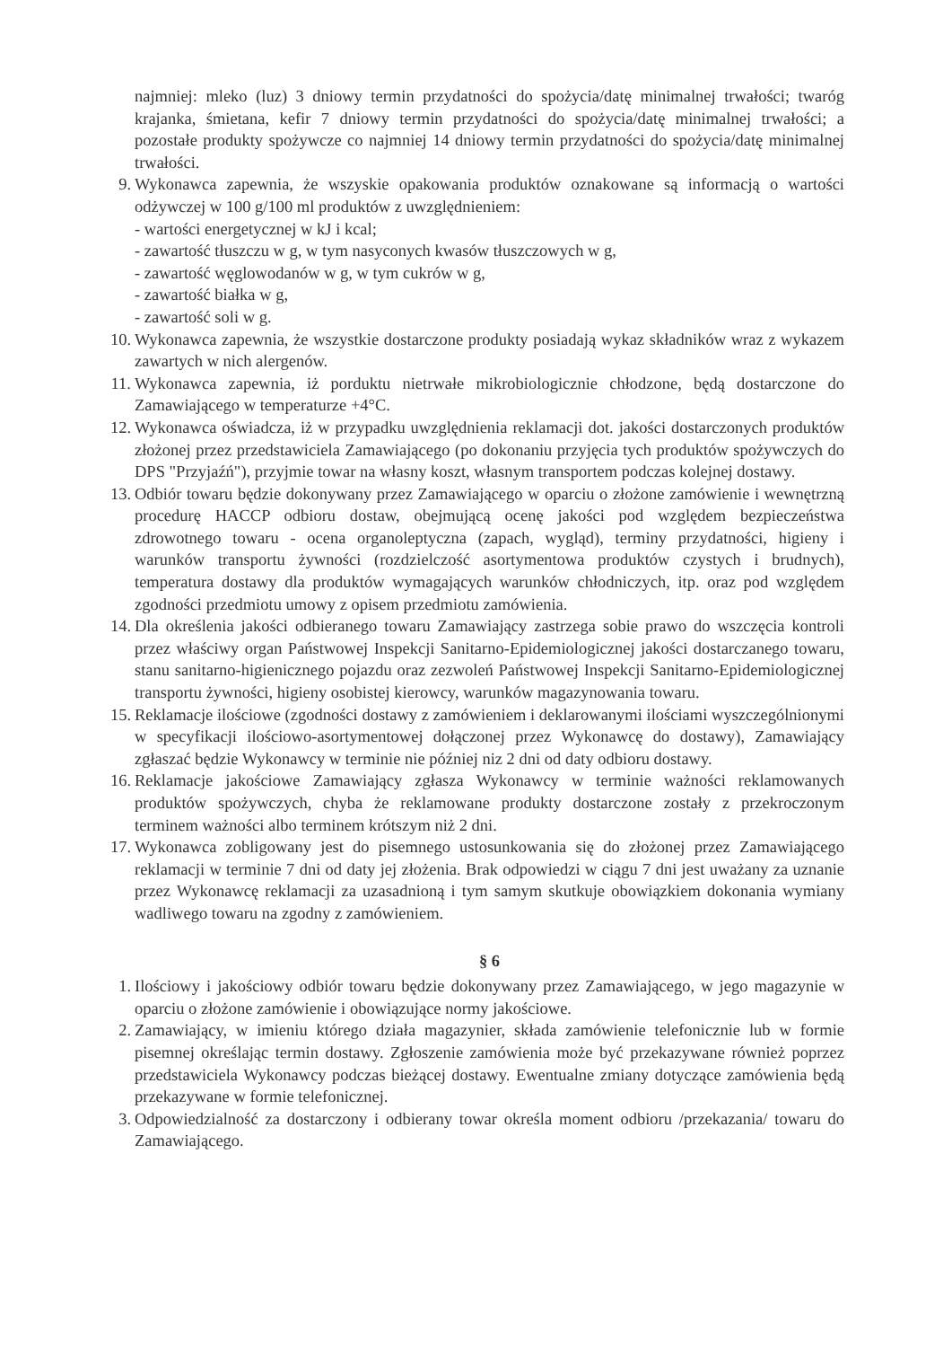najmniej: mleko (luz) 3 dniowy termin przydatności do spożycia/datę minimalnej trwałości; twaróg krajanka, śmietana, kefir 7 dniowy termin przydatności do spożycia/datę minimalnej trwałości; a pozostałe produkty spożywcze co najmniej 14 dniowy termin przydatności do spożycia/datę minimalnej trwałości.
9. Wykonawca zapewnia, że wszyskie opakowania produktów oznakowane są informacją o wartości odżywczej w 100 g/100 ml produktów z uwzględnieniem:
- wartości energetycznej w kJ i kcal;
- zawartość tłuszczu w g, w tym nasyconych kwasów tłuszczowych w g,
- zawartość węglowodanów w g, w tym cukrów w g,
- zawartość białka w g,
- zawartość soli w g.
10.
Wykonawca zapewnia, że wszystkie dostarczone produkty posiadają wykaz składników wraz z wykazem zawartych w nich alergenów.
11.
Wykonawca zapewnia, iż porduktu nietrwałe mikrobiologicznie chłodzone, będą dostarczone do Zamawiającego w temperaturze +4°C.
12.
Wykonawca oświadcza, iż w przypadku uwzględnienia reklamacji dot. jakości dostarczonych produktów złożonej przez przedstawiciela Zamawiającego (po dokonaniu przyjęcia tych produktów spożywczych do DPS "Przyjaźń"), przyjmie towar na własny koszt, własnym transportem podczas kolejnej dostawy.
13.
Odbiór towaru będzie dokonywany przez Zamawiającego w oparciu o złożone zamówienie i wewnętrzną procedurę HACCP odbioru dostaw, obejmującą ocenę jakości pod względem bezpieczeństwa zdrowotnego towaru - ocena organoleptyczna (zapach, wygląd), terminy przydatności, higieny i warunków transportu żywności (rozdzielczość asortymentowa produktów czystych i brudnych), temperatura dostawy dla produktów wymagających warunków chłodniczych, itp. oraz pod względem zgodności przedmiotu umowy z opisem przedmiotu zamówienia.
14.
Dla określenia jakości odbieranego towaru Zamawiający zastrzega sobie prawo do wszczęcia kontroli przez właściwy organ Państwowej Inspekcji Sanitarno-Epidemiologicznej jakości dostarczanego towaru, stanu sanitarno-higienicznego pojazdu oraz zezwoleń Państwowej Inspekcji Sanitarno-Epidemiologicznej transportu żywności, higieny osobistej kierowcy, warunków magazynowania towaru.
15.
Reklamacje ilościowe (zgodności dostawy z zamówieniem i deklarowanymi ilościami wyszczególnionymi w specyfikacji ilościowo-asortymentowej dołączonej przez Wykonawcę do dostawy), Zamawiający zgłaszać będzie Wykonawcy w terminie nie później niz 2 dni od daty odbioru dostawy.
16.
Reklamacje jakościowe Zamawiający zgłasza Wykonawcy w terminie ważności reklamowanych produktów spożywczych, chyba że reklamowane produkty dostarczone zostały z przekroczonym terminem ważności albo terminem krótszym niż 2 dni.
17.
Wykonawca zobligowany jest do pisemnego ustosunkowania się do złożonej przez Zamawiającego reklamacji w terminie 7 dni od daty jej złożenia. Brak odpowiedzi w ciągu 7 dni jest uważany za uznanie przez Wykonawcę reklamacji za uzasadnioną i tym samym skutkuje obowiązkiem dokonania wymiany wadliwego towaru na zgodny z zamówieniem.
§ 6
1. Ilościowy i jakościowy odbiór towaru będzie dokonywany przez Zamawiającego, w jego magazynie w oparciu o złożone zamówienie i obowiązujące normy jakościowe.
2. Zamawiający, w imieniu którego działa magazynier, składa zamówienie telefonicznie lub w formie pisemnej określając termin dostawy. Zgłoszenie zamówienia może być przekazywane również poprzez przedstawiciela Wykonawcy podczas bieżącej dostawy. Ewentualne zmiany dotyczące zamówienia będą przekazywane w formie telefonicznej.
3. Odpowiedzialność za dostarczony i odbierany towar określa moment odbioru /przekazania/ towaru do Zamawiającego.